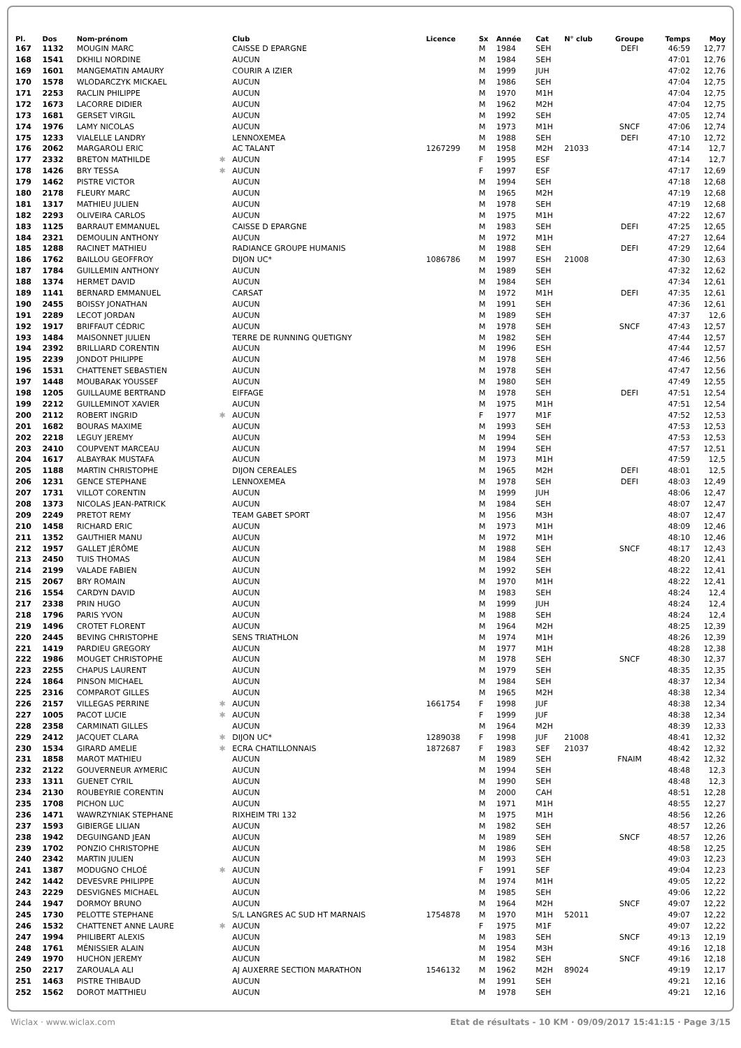| Pl. | Dos | Nom-prénom | | Club | Licence | Sx | Année | Cat | N° club | Groupe | Temps | Moy |
| --- | --- | --- | --- | --- | --- | --- | --- | --- | --- | --- | --- | --- |
| 167 | 1132 | MOUGIN MARC | | CAISSE D EPARGNE | | M | 1984 | SEH | | DEFI | 46:59 | 12,77 |
| 168 | 1541 | DKHILI NORDINE | | AUCUN | | M | 1984 | SEH | | | 47:01 | 12,76 |
| 169 | 1601 | MANGEMATIN AMAURY | | COURIR A IZIER | | M | 1999 | JUH | | | 47:02 | 12,76 |
| 170 | 1578 | WLODARCZYK MICKAEL | | AUCUN | | M | 1986 | SEH | | | 47:04 | 12,75 |
| 171 | 2253 | RACLIN PHILIPPE | | AUCUN | | M | 1970 | M1H | | | 47:04 | 12,75 |
| 172 | 1673 | LACORRE DIDIER | | AUCUN | | M | 1962 | M2H | | | 47:04 | 12,75 |
| 173 | 1681 | GERSET VIRGIL | | AUCUN | | M | 1992 | SEH | | | 47:05 | 12,74 |
| 174 | 1976 | LAMY NICOLAS | | AUCUN | | M | 1973 | M1H | | SNCF | 47:06 | 12,74 |
| 175 | 1233 | VIALELLE LANDRY | | LENNOXEMEA | | M | 1988 | SEH | | DEFI | 47:10 | 12,72 |
| 176 | 2062 | MARGAROLI ERIC | | AC TALANT | 1267299 | M | 1958 | M2H | 21033 | | 47:14 | 12,7 |
| 177 | 2332 | BRETON MATHILDE | ✱ | AUCUN | | F | 1995 | ESF | | | 47:14 | 12,7 |
| 178 | 1426 | BRY TESSA | ✱ | AUCUN | | F | 1997 | ESF | | | 47:17 | 12,69 |
| 179 | 1462 | PISTRE VICTOR | | AUCUN | | M | 1994 | SEH | | | 47:18 | 12,68 |
| 180 | 2178 | FLEURY MARC | | AUCUN | | M | 1965 | M2H | | | 47:19 | 12,68 |
| 181 | 1317 | MATHIEU JULIEN | | AUCUN | | M | 1978 | SEH | | | 47:19 | 12,68 |
| 182 | 2293 | OLIVEIRA CARLOS | | AUCUN | | M | 1975 | M1H | | | 47:22 | 12,67 |
| 183 | 1125 | BARRAUT EMMANUEL | | CAISSE D EPARGNE | | M | 1983 | SEH | | DEFI | 47:25 | 12,65 |
| 184 | 2321 | DEMOULIN ANTHONY | | AUCUN | | M | 1972 | M1H | | | 47:27 | 12,64 |
| 185 | 1288 | RACINET MATHIEU | | RADIANCE GROUPE HUMANIS | | M | 1988 | SEH | | DEFI | 47:29 | 12,64 |
| 186 | 1762 | BAILLOU GEOFFROY | | DIJON UC* | 1086786 | M | 1997 | ESH | 21008 | | 47:30 | 12,63 |
| 187 | 1784 | GUILLEMIN ANTHONY | | AUCUN | | M | 1989 | SEH | | | 47:32 | 12,62 |
| 188 | 1374 | HERMET DAVID | | AUCUN | | M | 1984 | SEH | | | 47:34 | 12,61 |
| 189 | 1141 | BERNARD EMMANUEL | | CARSAT | | M | 1972 | M1H | | DEFI | 47:35 | 12,61 |
| 190 | 2455 | BOISSY JONATHAN | | AUCUN | | M | 1991 | SEH | | | 47:36 | 12,61 |
| 191 | 2289 | LECOT JORDAN | | AUCUN | | M | 1989 | SEH | | | 47:37 | 12,6 |
| 192 | 1917 | BRIFFAUT CÉDRIC | | AUCUN | | M | 1978 | SEH | | SNCF | 47:43 | 12,57 |
| 193 | 1484 | MAISONNET JULIEN | | TERRE DE RUNNING QUETIGNY | | M | 1982 | SEH | | | 47:44 | 12,57 |
| 194 | 2392 | BRILLIARD CORENTIN | | AUCUN | | M | 1996 | ESH | | | 47:44 | 12,57 |
| 195 | 2239 | JONDOT PHILIPPE | | AUCUN | | M | 1978 | SEH | | | 47:46 | 12,56 |
| 196 | 1531 | CHATTENET SEBASTIEN | | AUCUN | | M | 1978 | SEH | | | 47:47 | 12,56 |
| 197 | 1448 | MOUBARAK YOUSSEF | | AUCUN | | M | 1980 | SEH | | | 47:49 | 12,55 |
| 198 | 1205 | GUILLAUME BERTRAND | | EIFFAGE | | M | 1978 | SEH | | DEFI | 47:51 | 12,54 |
| 199 | 2212 | GUILLEMINOT XAVIER | | AUCUN | | M | 1975 | M1H | | | 47:51 | 12,54 |
| 200 | 2112 | ROBERT INGRID | ✱ | AUCUN | | F | 1977 | M1F | | | 47:52 | 12,53 |
| 201 | 1682 | BOURAS MAXIME | | AUCUN | | M | 1993 | SEH | | | 47:53 | 12,53 |
| 202 | 2218 | LEGUY JEREMY | | AUCUN | | M | 1994 | SEH | | | 47:53 | 12,53 |
| 203 | 2410 | COUPVENT MARCEAU | | AUCUN | | M | 1994 | SEH | | | 47:57 | 12,51 |
| 204 | 1617 | ALBAYRAK MUSTAFA | | AUCUN | | M | 1973 | M1H | | | 47:59 | 12,5 |
| 205 | 1188 | MARTIN CHRISTOPHE | | DIJON CEREALES | | M | 1965 | M2H | | DEFI | 48:01 | 12,5 |
| 206 | 1231 | GENCE STEPHANE | | LENNOXEMEA | | M | 1978 | SEH | | DEFI | 48:03 | 12,49 |
| 207 | 1731 | VILLOT CORENTIN | | AUCUN | | M | 1999 | JUH | | | 48:06 | 12,47 |
| 208 | 1373 | NICOLAS JEAN-PATRICK | | AUCUN | | M | 1984 | SEH | | | 48:07 | 12,47 |
| 209 | 2249 | PRETOT REMY | | TEAM GABET SPORT | | M | 1956 | M3H | | | 48:07 | 12,47 |
| 210 | 1458 | RICHARD ERIC | | AUCUN | | M | 1973 | M1H | | | 48:09 | 12,46 |
| 211 | 1352 | GAUTHIER MANU | | AUCUN | | M | 1972 | M1H | | | 48:10 | 12,46 |
| 212 | 1957 | GALLET JÉRÔME | | AUCUN | | M | 1988 | SEH | | SNCF | 48:17 | 12,43 |
| 213 | 2450 | TUIS THOMAS | | AUCUN | | M | 1984 | SEH | | | 48:20 | 12,41 |
| 214 | 2199 | VALADE FABIEN | | AUCUN | | M | 1992 | SEH | | | 48:22 | 12,41 |
| 215 | 2067 | BRY ROMAIN | | AUCUN | | M | 1970 | M1H | | | 48:22 | 12,41 |
| 216 | 1554 | CARDYN DAVID | | AUCUN | | M | 1983 | SEH | | | 48:24 | 12,4 |
| 217 | 2338 | PRIN HUGO | | AUCUN | | M | 1999 | JUH | | | 48:24 | 12,4 |
| 218 | 1796 | PARIS YVON | | AUCUN | | M | 1988 | SEH | | | 48:24 | 12,4 |
| 219 | 1496 | CROTET FLORENT | | AUCUN | | M | 1964 | M2H | | | 48:25 | 12,39 |
| 220 | 2445 | BEVING CHRISTOPHE | | SENS TRIATHLON | | M | 1974 | M1H | | | 48:26 | 12,39 |
| 221 | 1419 | PARDIEU GREGORY | | AUCUN | | M | 1977 | M1H | | | 48:28 | 12,38 |
| 222 | 1986 | MOUGET CHRISTOPHE | | AUCUN | | M | 1978 | SEH | | SNCF | 48:30 | 12,37 |
| 223 | 2255 | CHAPUS LAURENT | | AUCUN | | M | 1979 | SEH | | | 48:35 | 12,35 |
| 224 | 1864 | PINSON MICHAEL | | AUCUN | | M | 1984 | SEH | | | 48:37 | 12,34 |
| 225 | 2316 | COMPAROT GILLES | | AUCUN | | M | 1965 | M2H | | | 48:38 | 12,34 |
| 226 | 2157 | VILLEGAS PERRINE | ✱ | AUCUN | 1661754 | F | 1998 | JUF | | | 48:38 | 12,34 |
| 227 | 1005 | PACOT LUCIE | ✱ | AUCUN | | F | 1999 | JUF | | | 48:38 | 12,34 |
| 228 | 2358 | CARMINATI GILLES | | AUCUN | | M | 1964 | M2H | | | 48:39 | 12,33 |
| 229 | 2412 | JACQUET CLARA | ✱ | DIJON UC* | 1289038 | F | 1998 | JUF | 21008 | | 48:41 | 12,32 |
| 230 | 1534 | GIRARD AMELIE | ✱ | ECRA CHATILLONNAIS | 1872687 | F | 1983 | SEF | 21037 | | 48:42 | 12,32 |
| 231 | 1858 | MAROT MATHIEU | | AUCUN | | M | 1989 | SEH | | FNAIM | 48:42 | 12,32 |
| 232 | 2122 | GOUVERNEUR AYMERIC | | AUCUN | | M | 1994 | SEH | | | 48:48 | 12,3 |
| 233 | 1311 | GUENET CYRIL | | AUCUN | | M | 1990 | SEH | | | 48:48 | 12,3 |
| 234 | 2130 | ROUBEYRIE CORENTIN | | AUCUN | | M | 2000 | CAH | | | 48:51 | 12,28 |
| 235 | 1708 | PICHON LUC | | AUCUN | | M | 1971 | M1H | | | 48:55 | 12,27 |
| 236 | 1471 | WAWRZYNIAK STEPHANE | | RIXHEIM TRI 132 | | M | 1975 | M1H | | | 48:56 | 12,26 |
| 237 | 1593 | GIBIERGE LILIAN | | AUCUN | | M | 1982 | SEH | | | 48:57 | 12,26 |
| 238 | 1942 | DEGUINGAND JEAN | | AUCUN | | M | 1989 | SEH | | SNCF | 48:57 | 12,26 |
| 239 | 1702 | PONZIO CHRISTOPHE | | AUCUN | | M | 1986 | SEH | | | 48:58 | 12,25 |
| 240 | 2342 | MARTIN JULIEN | | AUCUN | | M | 1993 | SEH | | | 49:03 | 12,23 |
| 241 | 1387 | MODUGNO CHLOÉ | ✱ | AUCUN | | F | 1991 | SEF | | | 49:04 | 12,23 |
| 242 | 1442 | DEVESVRE PHILIPPE | | AUCUN | | M | 1974 | M1H | | | 49:05 | 12,22 |
| 243 | 2229 | DESVIGNES MICHAEL | | AUCUN | | M | 1985 | SEH | | | 49:06 | 12,22 |
| 244 | 1947 | DORMOY BRUNO | | AUCUN | | M | 1964 | M2H | | SNCF | 49:07 | 12,22 |
| 245 | 1730 | PELOTTE STEPHANE | | S/L LANGRES AC SUD HT MARNAIS | 1754878 | M | 1970 | M1H | 52011 | | 49:07 | 12,22 |
| 246 | 1532 | CHATTENET ANNE LAURE | ✱ | AUCUN | | F | 1975 | M1F | | | 49:07 | 12,22 |
| 247 | 1994 | PHILIBERT ALEXIS | | AUCUN | | M | 1983 | SEH | | SNCF | 49:13 | 12,19 |
| 248 | 1761 | MÉNISSIER ALAIN | | AUCUN | | M | 1954 | M3H | | | 49:16 | 12,18 |
| 249 | 1970 | HUCHON JEREMY | | AUCUN | | M | 1982 | SEH | | SNCF | 49:16 | 12,18 |
| 250 | 2217 | ZAROUALA ALI | | AJ AUXERRE SECTION MARATHON | 1546132 | M | 1962 | M2H | 89024 | | 49:19 | 12,17 |
| 251 | 1463 | PISTRE THIBAUD | | AUCUN | | M | 1991 | SEH | | | 49:21 | 12,16 |
| 252 | 1562 | DOROT MATTHIEU | | AUCUN | | M | 1978 | SEH | | | 49:21 | 12,16 |
Wiclax · www.wiclax.com Etat de résultats - 10 KM · 09/09/2017 15:41:15 · Page 3/15